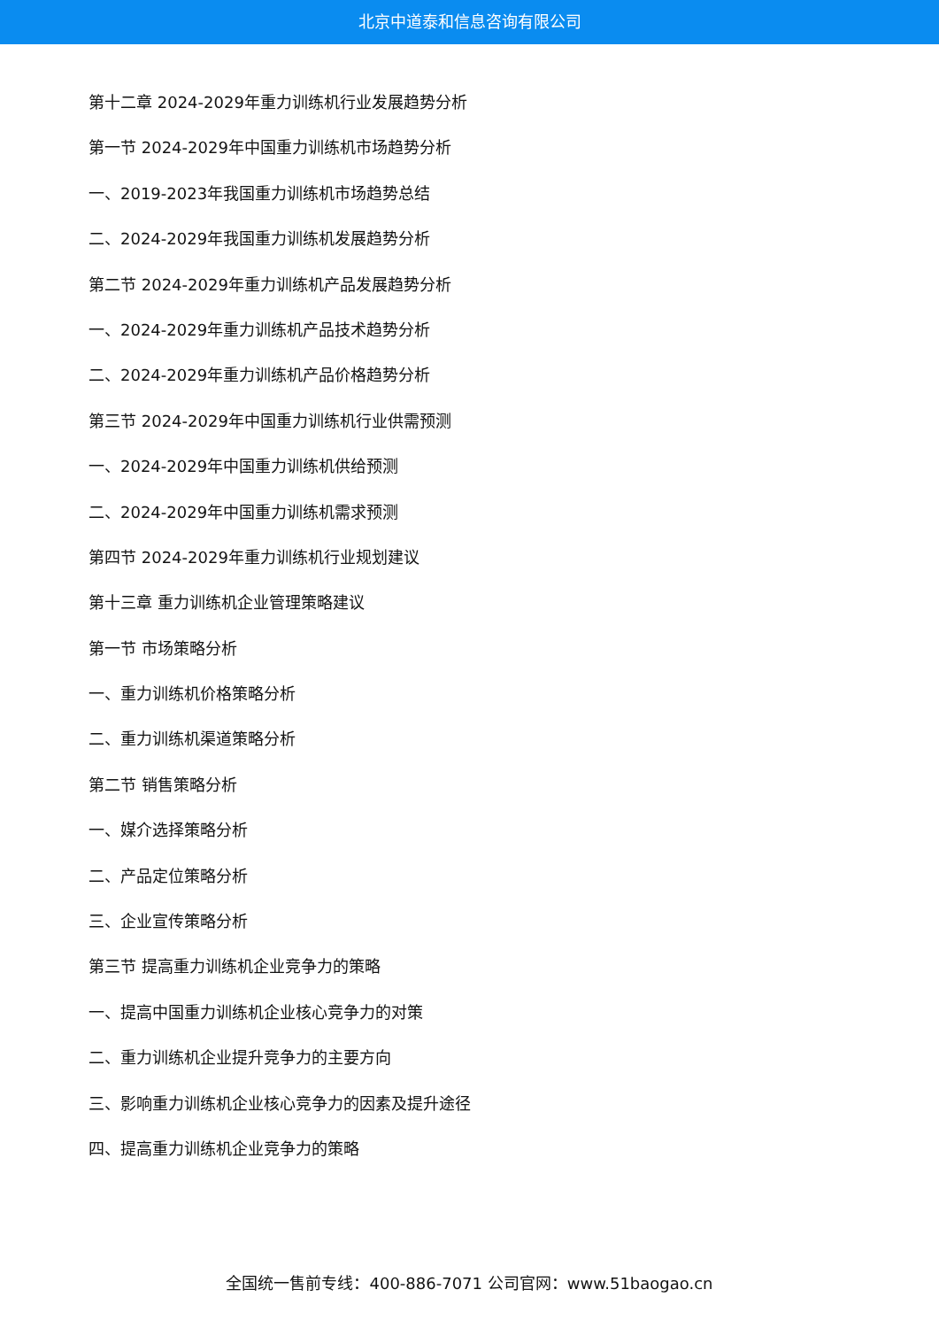北京中道泰和信息咨询有限公司
第十二章 2024-2029年重力训练机行业发展趋势分析
第一节 2024-2029年中国重力训练机市场趋势分析
一、2019-2023年我国重力训练机市场趋势总结
二、2024-2029年我国重力训练机发展趋势分析
第二节 2024-2029年重力训练机产品发展趋势分析
一、2024-2029年重力训练机产品技术趋势分析
二、2024-2029年重力训练机产品价格趋势分析
第三节 2024-2029年中国重力训练机行业供需预测
一、2024-2029年中国重力训练机供给预测
二、2024-2029年中国重力训练机需求预测
第四节 2024-2029年重力训练机行业规划建议
第十三章 重力训练机企业管理策略建议
第一节 市场策略分析
一、重力训练机价格策略分析
二、重力训练机渠道策略分析
第二节 销售策略分析
一、媒介选择策略分析
二、产品定位策略分析
三、企业宣传策略分析
第三节 提高重力训练机企业竞争力的策略
一、提高中国重力训练机企业核心竞争力的对策
二、重力训练机企业提升竞争力的主要方向
三、影响重力训练机企业核心竞争力的因素及提升途径
四、提高重力训练机企业竞争力的策略
全国统一售前专线：400-886-7071 公司官网：www.51baogao.cn